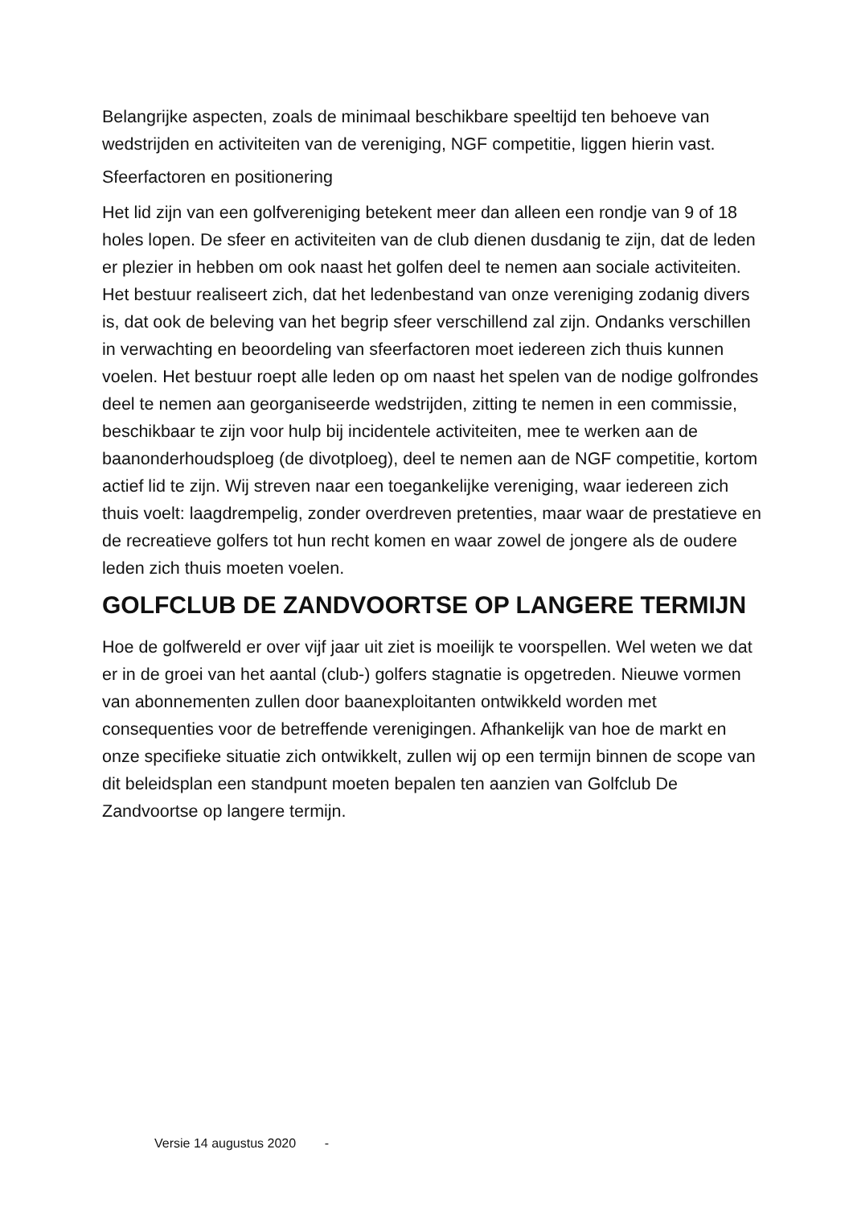Belangrijke aspecten, zoals de minimaal beschikbare speeltijd ten behoeve van wedstrijden en activiteiten van de vereniging, NGF competitie, liggen hierin vast.
Sfeerfactoren en positionering
Het lid zijn van een golfvereniging betekent meer dan alleen een rondje van 9 of 18 holes lopen. De sfeer en activiteiten van de club dienen dusdanig te zijn, dat de leden er plezier in hebben om ook naast het golfen deel te nemen aan sociale activiteiten. Het bestuur realiseert zich, dat het ledenbestand van onze vereniging zodanig divers is, dat ook de beleving van het begrip sfeer verschillend zal zijn. Ondanks verschillen in verwachting en beoordeling van sfeerfactoren moet iedereen zich thuis kunnen voelen. Het bestuur roept alle leden op om naast het spelen van de nodige golfrondes deel te nemen aan georganiseerde wedstrijden, zitting te nemen in een commissie, beschikbaar te zijn voor hulp bij incidentele activiteiten, mee te werken aan de baanonderhoudsploeg (de divotploeg), deel te nemen aan de NGF competitie, kortom actief lid te zijn. Wij streven naar een toegankelijke vereniging, waar iedereen zich thuis voelt: laagdrempelig, zonder overdreven pretenties, maar waar de prestatieve en de recreatieve golfers tot hun recht komen en waar zowel de jongere als de oudere leden zich thuis moeten voelen.
GOLFCLUB DE ZANDVOORTSE OP LANGERE TERMIJN
Hoe de golfwereld er over vijf jaar uit ziet is moeilijk te voorspellen. Wel weten we dat er in de groei van het aantal (club-) golfers stagnatie is opgetreden. Nieuwe vormen van abonnementen zullen door baanexploitanten ontwikkeld worden met consequenties voor de betreffende verenigingen. Afhankelijk van hoe de markt en onze specifieke situatie zich ontwikkelt, zullen wij op een termijn binnen de scope van dit beleidsplan een standpunt moeten bepalen ten aanzien van Golfclub De Zandvoortse op langere termijn.
Versie 14 augustus 2020 -